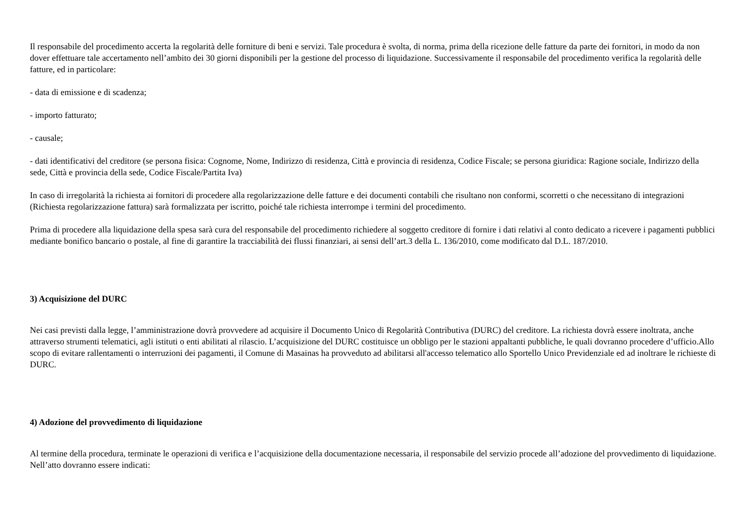Il responsabile del procedimento accerta la regolarità delle forniture di beni e servizi. Tale procedura è svolta, di norma, prima della ricezione delle fatture da parte dei fornitori, in modo da non dover effettuare tale accertamento nell’ambito dei 30 giorni disponibili per la gestione del processo di liquidazione. Successivamente il responsabile del procedimento verifica la regolarità delle fatture, ed in particolare:
- data di emissione e di scadenza;
- importo fatturato;
- causale;
- dati identificativi del creditore (se persona fisica: Cognome, Nome, Indirizzo di residenza, Città e provincia di residenza, Codice Fiscale; se persona giuridica: Ragione sociale, Indirizzo della sede, Città e provincia della sede, Codice Fiscale/Partita Iva)
In caso di irregolarità la richiesta ai fornitori di procedere alla regolarizzazione delle fatture e dei documenti contabili che risultano non conformi, scorretti o che necessitano di integrazioni (Richiesta regolarizzazione fattura) sarà formalizzata per iscritto, poiché tale richiesta interrompe i termini del procedimento.
Prima di procedere alla liquidazione della spesa sarà cura del responsabile del procedimento richiedere al soggetto creditore di fornire i dati relativi al conto dedicato a ricevere i pagamenti pubblici mediante bonifico bancario o postale, al fine di garantire la tracciabilità dei flussi finanziari, ai sensi dell’art.3 della L. 136/2010, come modificato dal D.L. 187/2010.
3) Acquisizione del DURC
Nei casi previsti dalla legge, l’amministrazione dovrà provvedere ad acquisire il Documento Unico di Regolarità Contributiva (DURC) del creditore. La richiesta dovrà essere inoltrata, anche attraverso strumenti telematici, agli istituti o enti abilitati al rilascio. L’acquisizione del DURC costituisce un obbligo per le stazioni appaltanti pubbliche, le quali dovranno procedere d’ufficio.Allo scopo di evitare rallentamenti o interruzioni dei pagamenti, il Comune di Masainas ha provveduto ad abilitarsi all'accesso telematico allo Sportello Unico Previdenziale ed ad inoltrare le richieste di DURC.
4) Adozione del provvedimento di liquidazione
Al termine della procedura, terminate le operazioni di verifica e l’acquisizione della documentazione necessaria, il responsabile del servizio procede all’adozione del provvedimento di liquidazione. Nell’atto dovranno essere indicati: